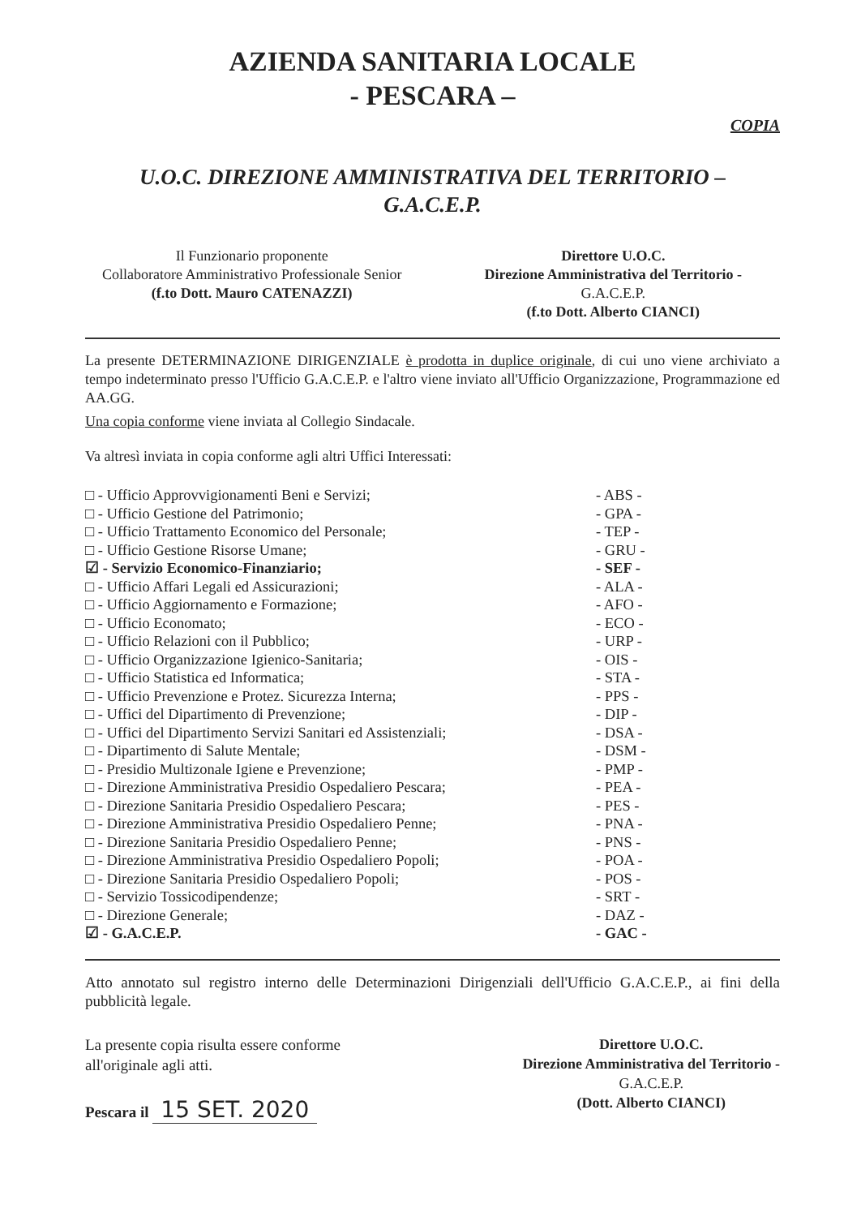AZIENDA SANITARIA LOCALE
- PESCARA –
COPIA
U.O.C. DIREZIONE AMMINISTRATIVA DEL TERRITORIO –
G.A.C.E.P.
Il Funzionario proponente
Collaboratore Amministrativo Professionale Senior
(f.to Dott. Mauro CATENAZZI)
Direttore U.O.C.
Direzione Amministrativa del Territorio -
G.A.C.E.P.
(f.to Dott. Alberto CIANCI)
La presente DETERMINAZIONE DIRIGENZIALE è prodotta in duplice originale, di cui uno viene archiviato a tempo indeterminato presso l'Ufficio G.A.C.E.P. e l'altro viene inviato all'Ufficio Organizzazione, Programmazione ed AA.GG.
Una copia conforme viene inviata al Collegio Sindacale.
Va altresì inviata in copia conforme agli altri Uffici Interessati:
□ - Ufficio Approvvigionamenti Beni e Servizi; - ABS -
□ - Ufficio Gestione del Patrimonio; - GPA -
□ - Ufficio Trattamento Economico del Personale; - TEP -
□ - Ufficio Gestione Risorse Umane; - GRU -
☑ - Servizio Economico-Finanziario; - SEF -
□ - Ufficio Affari Legali ed Assicurazioni; - ALA -
□ - Ufficio Aggiornamento e Formazione; - AFO -
□ - Ufficio Economato; - ECO -
□ - Ufficio Relazioni con il Pubblico; - URP -
□ - Ufficio Organizzazione Igienico-Sanitaria; - OIS -
□ - Ufficio Statistica ed Informatica; - STA -
□ - Ufficio Prevenzione e Protez. Sicurezza Interna; - PPS -
□ - Uffici del Dipartimento di Prevenzione; - DIP -
□ - Uffici del Dipartimento Servizi Sanitari ed Assistenziali; - DSA -
□ - Dipartimento di Salute Mentale; - DSM -
□ - Presidio Multizonale Igiene e Prevenzione; - PMP -
□ - Direzione Amministrativa Presidio Ospedaliero Pescara; - PEA -
□ - Direzione Sanitaria Presidio Ospedaliero Pescara; - PES -
□ - Direzione Amministrativa Presidio Ospedaliero Penne; - PNA -
□ - Direzione Sanitaria Presidio Ospedaliero Penne; - PNS -
□ - Direzione Amministrativa Presidio Ospedaliero Popoli; - POA -
□ - Direzione Sanitaria Presidio Ospedaliero Popoli; - POS -
□ - Servizio Tossicodipendenze; - SRT -
□ - Direzione Generale; - DAZ -
☑ - G.A.C.E.P. - GAC -
Atto annotato sul registro interno delle Determinazioni Dirigenziali dell'Ufficio G.A.C.E.P., ai fini della pubblicità legale.
La presente copia risulta essere conforme
all'originale agli atti.
Pescara il 15 SET. 2020
Direttore U.O.C.
Direzione Amministrativa del Territorio -
G.A.C.E.P.
(Dott. Alberto CIANCI)